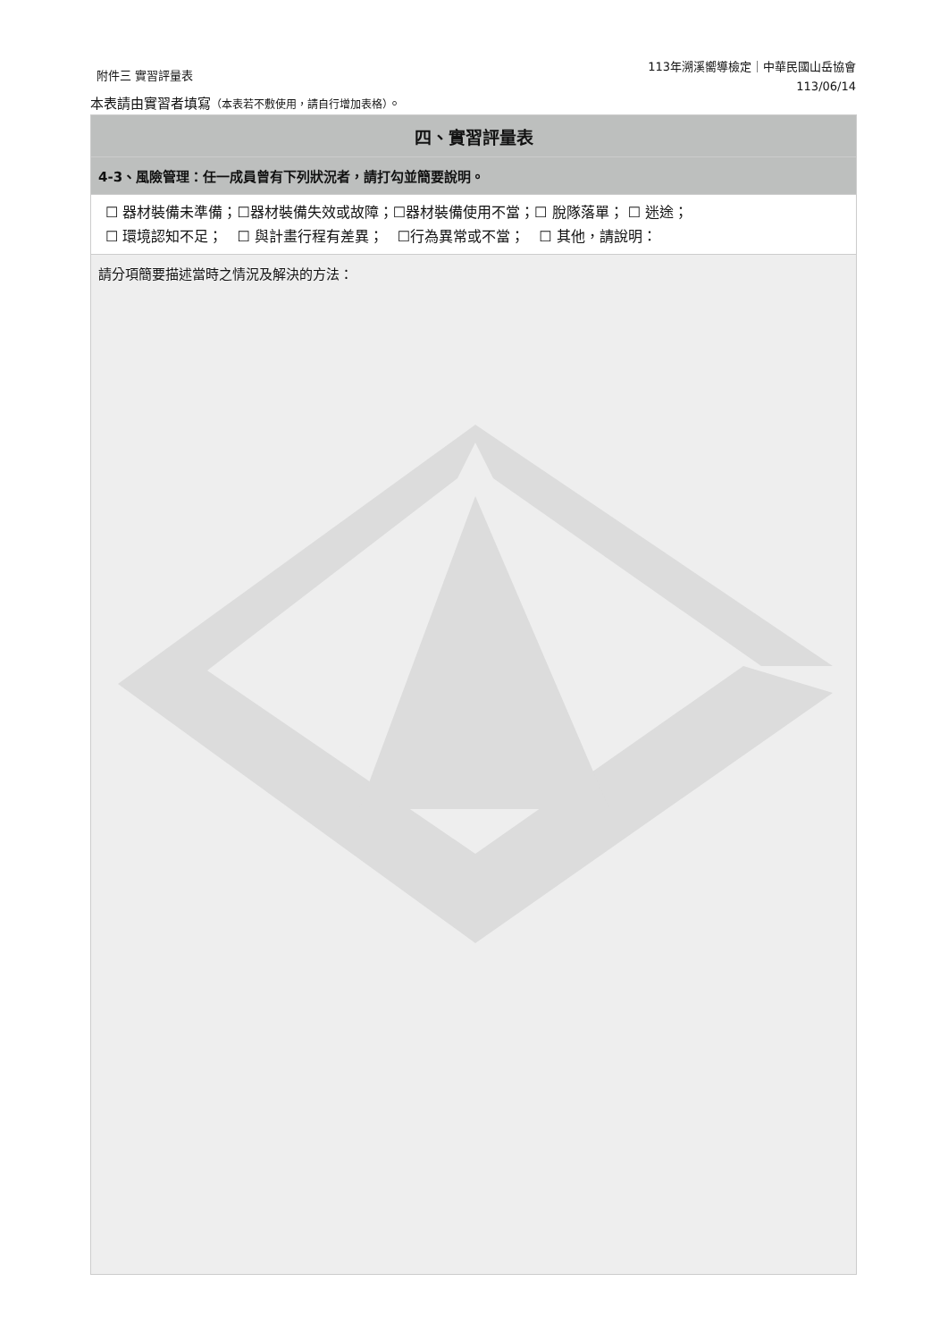附件三 實習評量表
113年溯溪嚮導檢定｜中華民國山岳協會
113/06/14
本表請由實習者填寫（本表若不敷使用，請自行增加表格）。
| 四、實習評量表 |
| --- |
| 4-3、風險管理：任一成員曾有下列狀況者，請打勾並簡要說明。 |
| ☐ 器材裝備未準備；☐器材裝備失效或故障；☐器材裝備使用不當；☐ 脫隊落單； ☐ 迷途； ☐ 環境認知不足； ☐ 與計畫行程有差異； ☐行為異常或不當； ☐ 其他，請說明： |
| 請分項簡要描述當時之情況及解決的方法： |